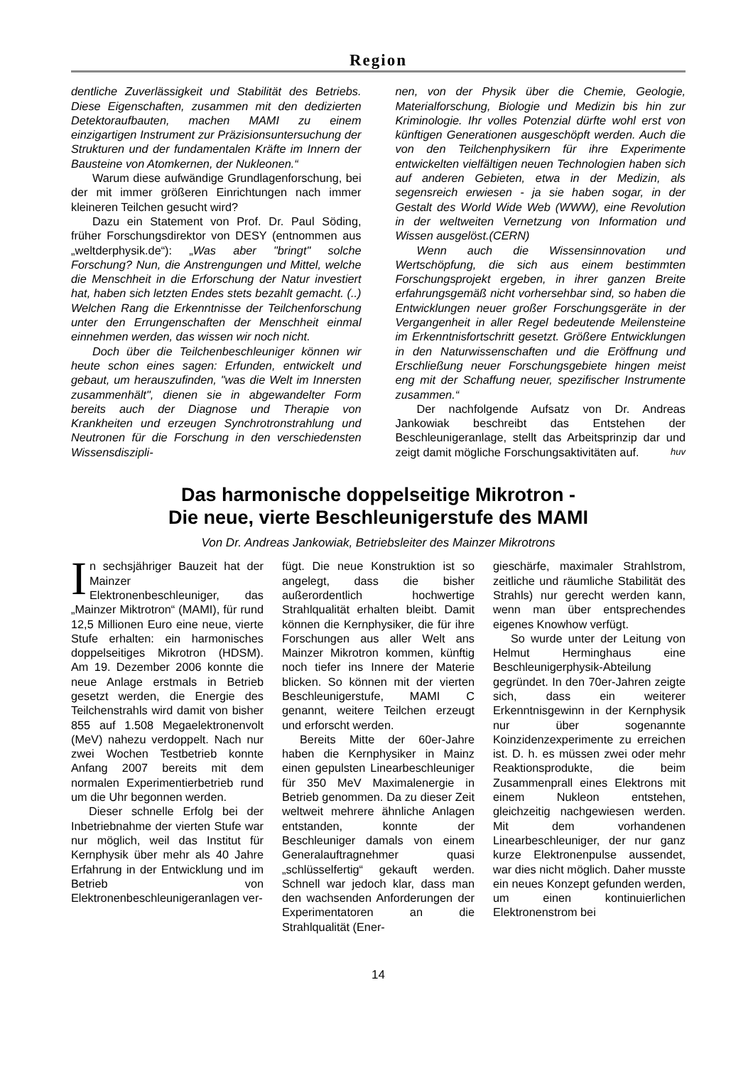Region
dentliche Zuverlässigkeit und Stabilität des Betriebs. Diese Eigenschaften, zusammen mit den dedizierten Detektoraufbauten, machen MAMI zu einem einzigartigen Instrument zur Präzisionsuntersuchung der Strukturen und der fundamentalen Kräfte im Innern der Bausteine von Atomkernen, der Nukleonen.“
Warum diese aufwändige Grundlagenforschung, bei der mit immer größeren Einrichtungen nach immer kleineren Teilchen gesucht wird?
Dazu ein Statement von Prof. Dr. Paul Söding, früher Forschungsdirektor von DESY (entnommen aus „weltderphysik.de“): „Was aber "bringt" solche Forschung? Nun, die Anstrengungen und Mittel, welche die Menschheit in die Erforschung der Natur investiert hat, haben sich letzten Endes stets bezahlt gemacht. (..) Welchen Rang die Erkenntnisse der Teilchenforschung unter den Errungenschaften der Menschheit einmal einnehmen werden, das wissen wir noch nicht.
Doch über die Teilchenbeschleuniger können wir heute schon eines sagen: Erfunden, entwickelt und gebaut, um herauszufinden, "was die Welt im Innersten zusammenhält", dienen sie in abgewandelter Form bereits auch der Diagnose und Therapie von Krankheiten und erzeugen Synchrotronstrahlung und Neutronen für die Forschung in den verschiedensten Wissensdiszipli-
nen, von der Physik über die Chemie, Geologie, Materialforschung, Biologie und Medizin bis hin zur Kriminologie. Ihr volles Potenzial dürfte wohl erst von künftigen Generationen ausgeschöpft werden. Auch die von den Teilchenphysikern für ihre Experimente entwickelten vielfältigen neuen Technologien haben sich auf anderen Gebieten, etwa in der Medizin, als segensreich erwiesen - ja sie haben sogar, in der Gestalt des World Wide Web (WWW), eine Revolution in der weltweiten Vernetzung von Information und Wissen ausgelöst.(CERN)
Wenn auch die Wissensinnovation und Wertschöpfung, die sich aus einem bestimmten Forschungsprojekt ergeben, in ihrer ganzen Breite erfahrungsgemäß nicht vorhersehbar sind, so haben die Entwicklungen neuer großer Forschungsgeräte in der Vergangenheit in aller Regel bedeutende Meilensteine im Erkenntnisfortschritt gesetzt. Größere Entwicklungen in den Naturwissenschaften und die Eröffnung und Erschließung neuer Forschungsgebiete hingen meist eng mit der Schaffung neuer, spezifischer Instrumente zusammen.“
Der nachfolgende Aufsatz von Dr. Andreas Jankowiak beschreibt das Entstehen der Beschleunigeranlage, stellt das Arbeitsprinzip dar und zeigt damit mögliche Forschungsaktivitäten auf. huv
Das harmonische doppelseitige Mikrotron -
Die neue, vierte Beschleunigerstufe des MAMI
Von Dr. Andreas Jankowiak, Betriebsleiter des Mainzer Mikrotrons
In sechsjähriger Bauzeit hat der Mainzer Elektronenbeschleuniger, das „Mainzer Miktrotron“ (MAMI), für rund 12,5 Millionen Euro eine neue, vierte Stufe erhalten: ein harmonisches doppelseitiges Mikrotron (HDSM). Am 19. Dezember 2006 konnte die neue Anlage erstmals in Betrieb gesetzt werden, die Energie des Teilchenstrahls wird damit von bisher 855 auf 1.508 Megaelektronenvolt (MeV) nahezu verdoppelt. Nach nur zwei Wochen Testbetrieb konnte Anfang 2007 bereits mit dem normalen Experimentierbetrieb rund um die Uhr begonnen werden.
Dieser schnelle Erfolg bei der Inbetriebnahme der vierten Stufe war nur möglich, weil das Institut für Kernphysik über mehr als 40 Jahre Erfahrung in der Entwicklung und im Betrieb von Elektronenbeschleunigeranlagen ver-
fügt. Die neue Konstruktion ist so angelegt, dass die bisher außerordentlich hochwertige Strahlqualität erhalten bleibt. Damit können die Kernphysiker, die für ihre Forschungen aus aller Welt ans Mainzer Mikrotron kommen, künftig noch tiefer ins Innere der Materie blicken. So können mit der vierten Beschleunigerstufe, MAMI C genannt, weitere Teilchen erzeugt und erforscht werden.
Bereits Mitte der 60er-Jahre haben die Kernphysiker in Mainz einen gepulsten Linearbeschleuniger für 350 MeV Maximalenergie in Betrieb genommen. Da zu dieser Zeit weltweit mehrere ähnliche Anlagen entstanden, konnte der Beschleuniger damals von einem Generalauftragnehmer quasi „schlüsselfertig“ gekauft werden. Schnell war jedoch klar, dass man den wachsenden Anforderungen der Experimentatoren an die Strahlqualität (Ener-
gieschärfe, maximaler Strahlstrom, zeitliche und räumliche Stabilität des Strahls) nur gerecht werden kann, wenn man über entsprechendes eigenes Knowhow verfügt.
So wurde unter der Leitung von Helmut Herminghaus eine Beschleunigerphysik-Abteilung gegründet. In den 70er-Jahren zeigte sich, dass ein weiterer Erkenntnisgewinn in der Kernphysik nur über sogenannte Koinzidenzexperimente zu erreichen ist. D. h. es müssen zwei oder mehr Reaktionsprodukte, die beim Zusammenprall eines Elektrons mit einem Nukleon entstehen, gleichzeitig nachgewiesen werden. Mit dem vorhandenen Linearbeschleuniger, der nur ganz kurze Elektronenpulse aussendet, war dies nicht möglich. Daher musste ein neues Konzept gefunden werden, um einen kontinuierlichen Elektronenstrom bei
14